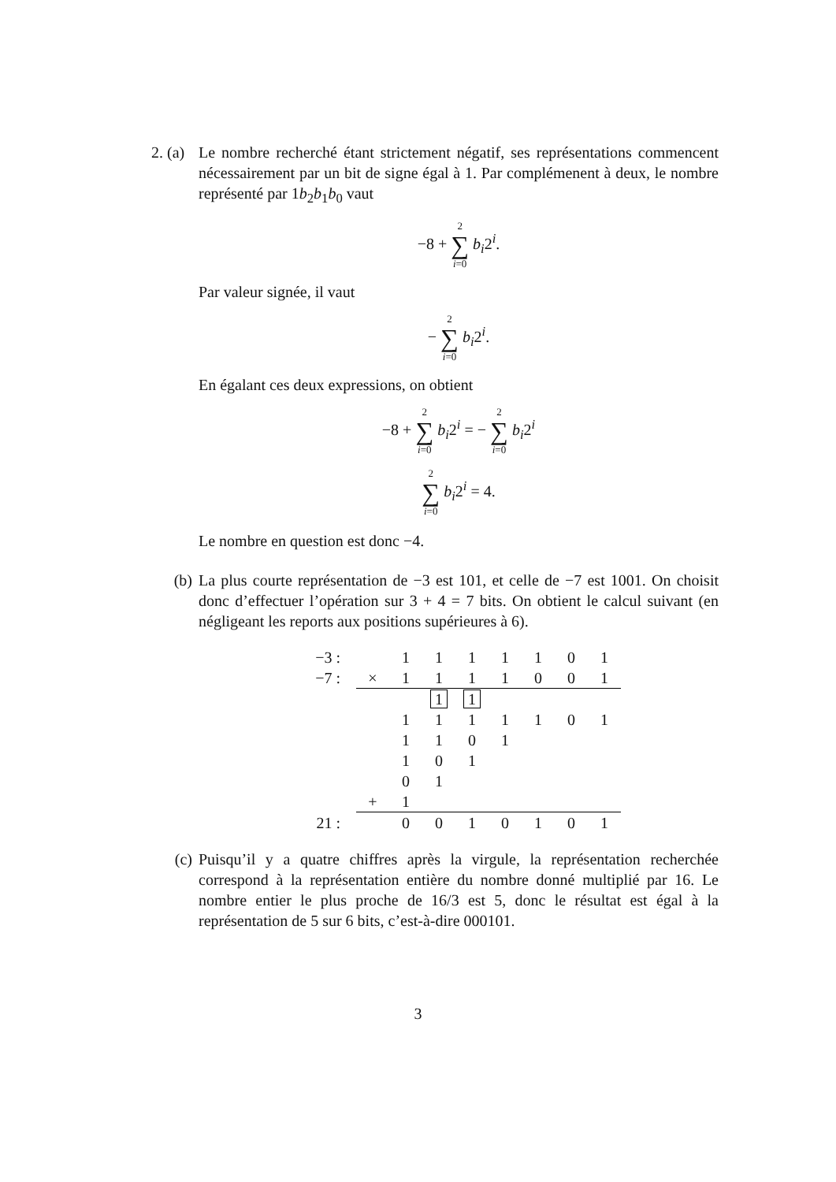2. (a)
Le nombre recherché étant strictement négatif, ses représentations commencent nécessairement par un bit de signe égal à 1. Par complémenent à deux, le nombre représenté par 1b<sub>2</sub>b<sub>1</sub>b<sub>0</sub> vaut
−8 + 2 ∑ i=0 b<sub>i</sub>2<sup>i</sup>.
Par valeur signée, il vaut
− 2 ∑ i=0 b<sub>i</sub>2<sup>i</sup>.
En égalant ces deux expressions, on obtient
−8 + 2 ∑ i=0 b<sub>i</sub>2<sup>i</sup> = − 2 ∑ i=0 b<sub>i</sub>2<sup>i</sup>
2 ∑ i=0 b<sub>i</sub>2<sup>i</sup> = 4.
Le nombre en question est donc −4.
(b) La plus courte représentation de −3 est 101, et celle de −7 est 1001. On choisit donc d’effectuer l’opération sur 3 + 4 = 7 bits. On obtient le calcul suivant (en négligeant les reports aux positions supérieures à 6).
| −3 : | | 1 | 1 | 1 | 1 | 1 | 0 | 1 |
| −7 : | × | 1 | 1 | 1 | 1 | 0 | 0 | 1 |
| | | | 1 | 1 | | | | |
| | | 1 | 1 | 1 | 1 | 1 | 0 | 1 |
| | | 1 | 1 | 0 | 1 | | | |
| | | 1 | 0 | 1 | | | | |
| | | 0 | 1 | | | | | |
| | + | 1 | | | | | | |
| 21 : | | 0 | 0 | 1 | 0 | 1 | 0 | 1 |
(c) Puisqu’il y a quatre chiffres après la virgule, la représentation recherchée correspond à la représentation entière du nombre donné multiplié par 16. Le nombre entier le plus proche de 16/3 est 5, donc le résultat est égal à la représentation de 5 sur 6 bits, c’est-à-dire 000101.
3